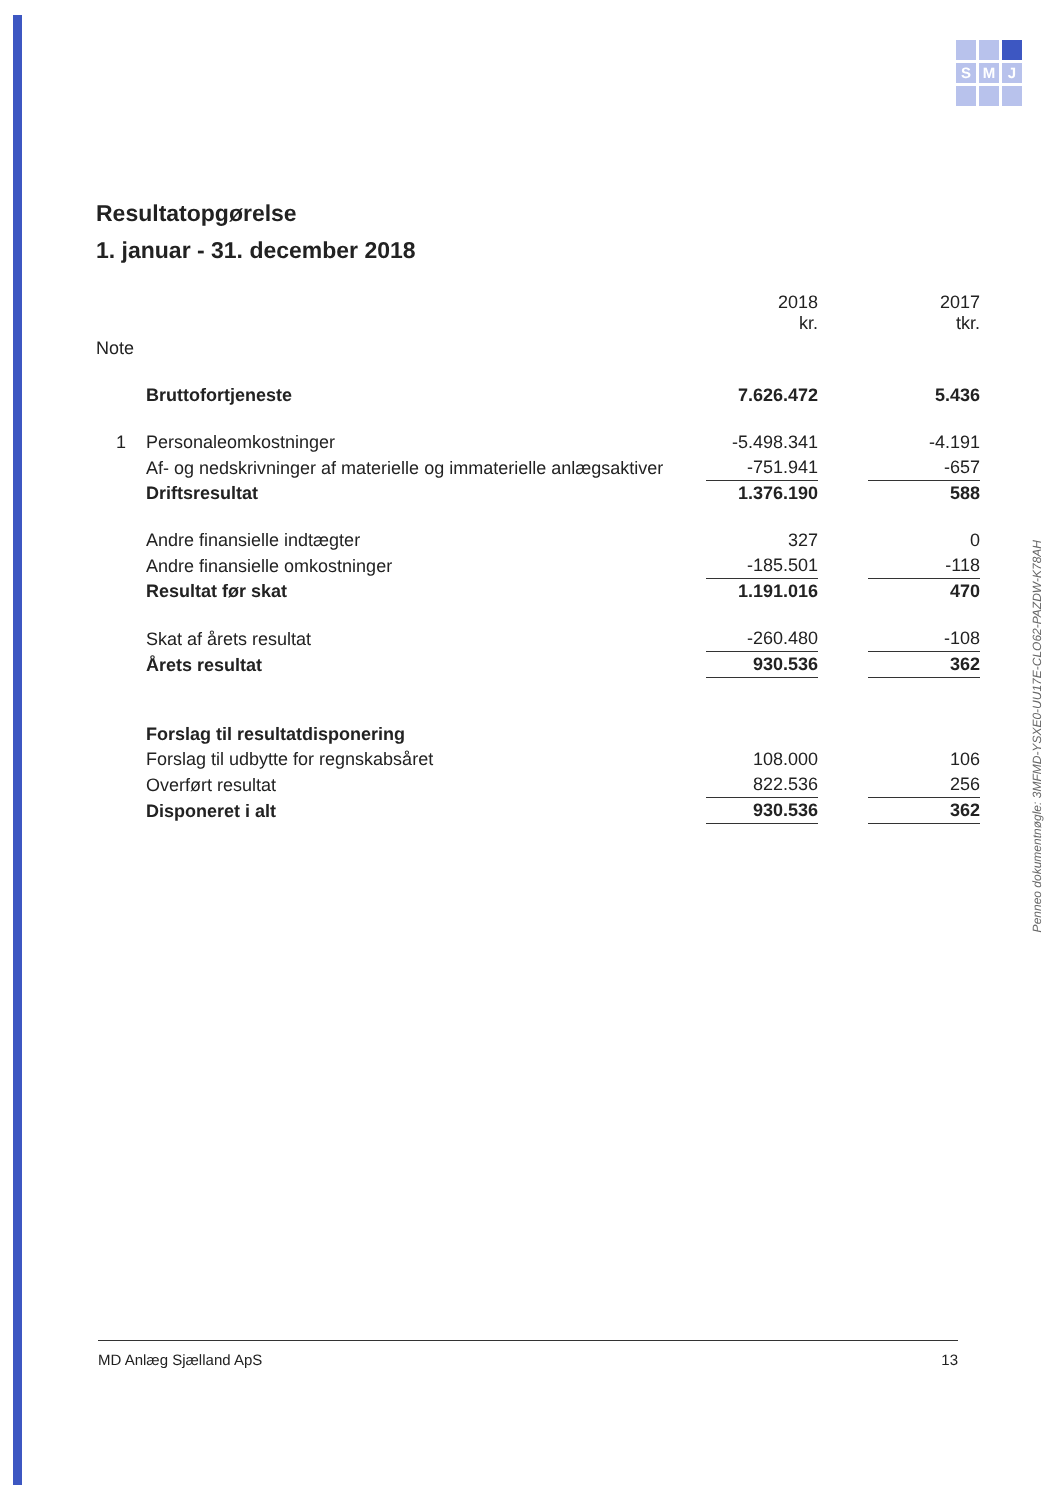S
M
J
Penneo dokumentnøgle: 3MFMD-YSXE0-UU17E-CLO62-PAZDW-K78AH
Resultatopgørelse
1. januar - 31. december 2018
| | | 2018 kr. | | 2017 tkr. |
| --- | --- | --- | --- | --- |
| Note | | | | |
| | Bruttofortjeneste | 7.626.472 | | 5.436 |
| 1 | Personaleomkostninger | -5.498.341 | | -4.191 |
| | Af- og nedskrivninger af materielle og immaterielle anlægsaktiver | -751.941 | | -657 |
| | Driftsresultat | 1.376.190 | | 588 |
| | Andre finansielle indtægter | 327 | | 0 |
| | Andre finansielle omkostninger | -185.501 | | -118 |
| | Resultat før skat | 1.191.016 | | 470 |
| | Skat af årets resultat | -260.480 | | -108 |
| | Årets resultat | 930.536 | | 362 |
| | Forslag til resultatdisponering | | | |
| | Forslag til udbytte for regnskabsåret | 108.000 | | 106 |
| | Overført resultat | 822.536 | | 256 |
| | Disponeret i alt | 930.536 | | 362 |
MD Anlæg Sjælland ApS 13